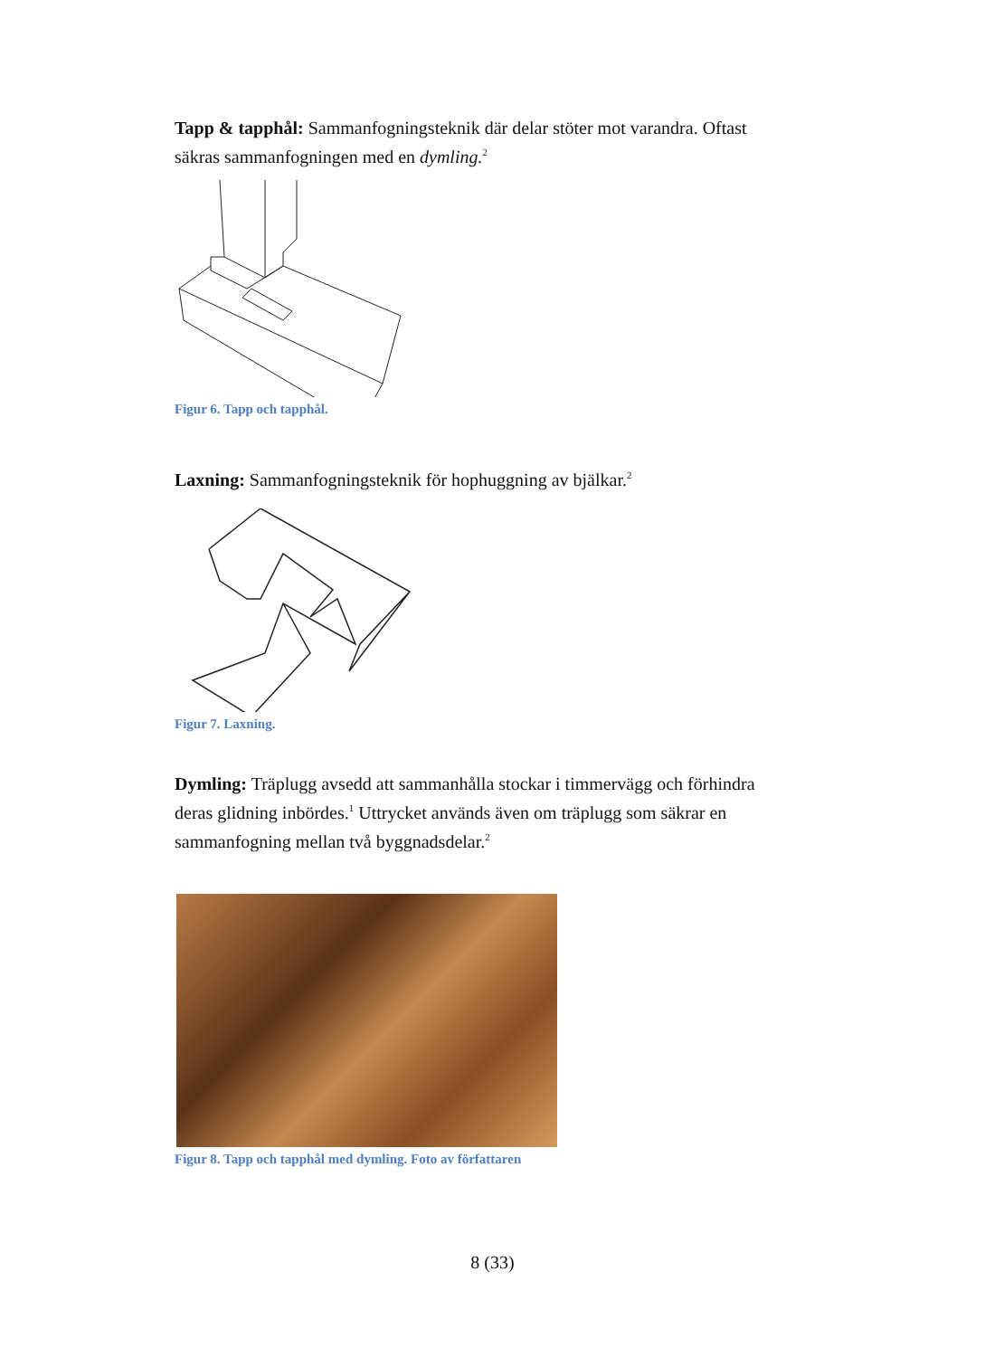Tapp & tapphål: Sammanfogningsteknik där delar stöter mot varandra. Oftast säkras sammanfogningen med en dymling.<sup>2</sup>
Figur 6. Tapp och tapphål.
Laxning: Sammanfogningsteknik för hophuggning av bjälkar.<sup>2</sup>
Figur 7. Laxning.
Dymling: Träplugg avsedd att sammanhålla stockar i timmervägg och förhindra deras glidning inbördes.<sup>1</sup> Uttrycket används även om träplugg som säkrar en sammanfogning mellan två byggnadsdelar.<sup>2</sup>
Figur 8. Tapp och tapphål med dymling. Foto av författaren
8 (33)